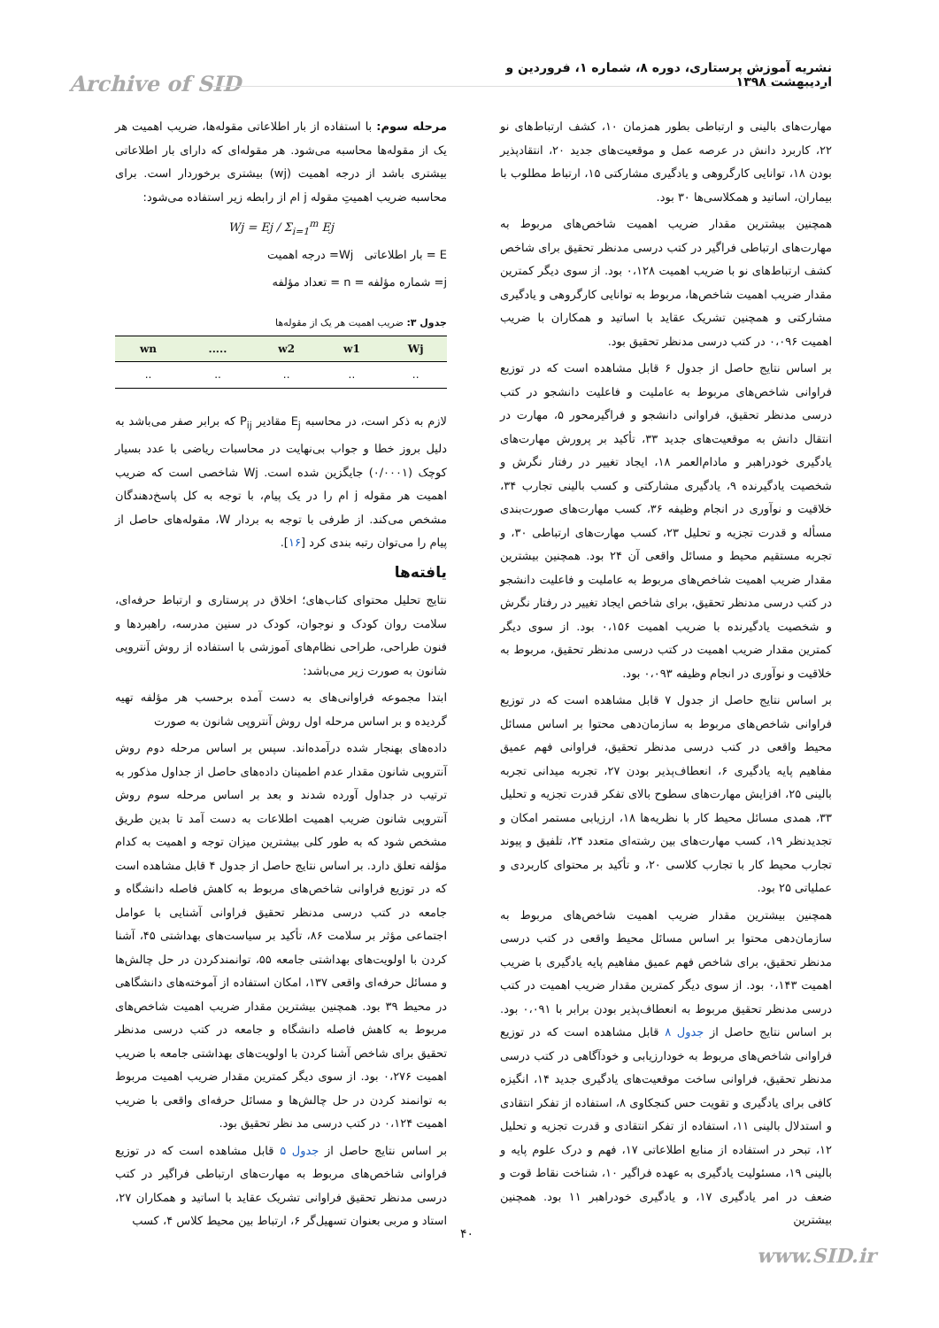نشریه آموزش پرستاری، دوره ۸، شماره ۱، فروردین و اردیبهشت ۱۳۹۸
Archive of SID
مرحله سوم: با استفاده از بار اطلاعاتی مقوله‌ها، ضریب اهمیت هر یک از مقوله‌ها محاسبه می‌شود. هر مقوله‌ای که دارای بار اطلاعاتی بیشتری باشد از درجه اهمیت (wj) بیشتری برخوردار است. برای محاسبه ضریب اهمیتِ مقوله j ام از رابطه زیر استفاده می‌شود:
Wj = Ej / Σ<sub>i=1</sub><sup>m</sup> Ej
E = بار اطلاعاتی Wj= درجه اهمیت
j= شماره مؤلفه = n = تعداد مؤلفه
جدول ۳: ضریب اهمیت هر یک از مقوله‌ها
| Wj | w1 | w2 | ..... | wn |
| --- | --- | --- | --- | --- |
| .. | .. | .. | .. | .. |
لازم به ذکر است، در محاسبه E<sub>j</sub> مقادیر P<sub>ij</sub> که برابر صفر می‌باشد به دلیل بروز خطا و جواب بی‌نهایت در محاسبات ریاضی با عدد بسیار کوچک (۰/۰۰۰۱) جایگزین شده است. Wj شاخصی است که ضریب اهمیت هر مقوله j ام را در یک پیام، با توجه به کل پاسخ‌دهندگان مشخص می‌کند. از طرفی با توجه به بردار W، مقوله‌های حاصل از پیام را می‌توان رتبه بندی کرد [۱۶].
یافته‌ها
نتایج تحلیل محتوای کتاب‌های؛ اخلاق در پرستاری و ارتباط حرفه‌ای، سلامت روان کودک و نوجوان، کودک در سنین مدرسه، راهبردها و فنون طراحی، طراحی نظام‌های آموزشی با استفاده از روش آنتروپی شانون به صورت زیر می‌باشد:
ابتدا مجموعه فراوانی‌های به دست آمده برحسب هر مؤلفه تهیه گردیده و بر اساس مرحله اول روش آنتروپی شانون به صورت
داده‌های بهنجار شده درآمده‌اند. سپس بر اساس مرحله دوم روش آنتروپی شانون مقدار عدم اطمینان داده‌های حاصل از جداول مذکور به ترتیب در جداول آورده شدند و بعد بر اساس مرحله سوم روش آنتروپی شانون ضریب اهمیت اطلاعات به دست آمد تا بدین طریق مشخص شود که به طور کلی بیشترین میزان توجه و اهمیت به کدام مؤلفه تعلق دارد. بر اساس نتایج حاصل از جدول ۴ قابل مشاهده است که در توزیع فراوانی شاخص‌های مربوط به کاهش فاصله دانشگاه و جامعه در کتب درسی مدنظر تحقیق فراوانی آشنایی با عوامل اجتماعی مؤثر بر سلامت ۸۶، تأکید بر سیاست‌های بهداشتی ۴۵، آشنا کردن با اولویت‌های بهداشتی جامعه ۵۵، توانمندکردن در حل چالش‌ها و مسائل حرفه‌ای واقعی ۱۳۷، امکان استفاده از آموخته‌های دانشگاهی در محیط ۳۹ بود. همچنین بیشترین مقدار ضریب اهمیت شاخص‌های مربوط به کاهش فاصله دانشگاه و جامعه در کتب درسی مدنظر تحقیق برای شاخص آشنا کردن با اولویت‌های بهداشتی جامعه با ضریب اهمیت ۰،۲۷۶ بود. از سوی دیگر کمترین مقدار ضریب اهمیت مربوط به توانمند کردن در حل چالش‌ها و مسائل حرفه‌ای واقعی با ضریب اهمیت ۰،۱۲۴ در کتب درسی مد نظر تحقیق بود.
بر اساس نتایج حاصل از جدول ۵ قابل مشاهده است که در توزیع فراوانی شاخص‌های مربوط به مهارت‌های ارتباطی فراگیر در کتب درسی مدنظر تحقیق فراوانی تشریک عقاید با اساتید و همکاران ۲۷، استاد و مربی بعنوان تسهیل‌گر ۶، ارتباط بین محیط کلاس ۴، کسب
مهارت‌های بالینی و ارتباطی بطور همزمان ۱۰، کشف ارتباط‌های نو ۲۲، کاربرد دانش در عرصه عمل و موقعیت‌های جدید ۲۰، انتقادپذیر بودن ۱۸، توانایی کارگروهی و یادگیری مشارکتی ۱۵، ارتباط مطلوب با بیماران، اساتید و همکلاسی‌ها ۳۰ بود.
همچنین بیشترین مقدار ضریب اهمیت شاخص‌های مربوط به مهارت‌های ارتباطی فراگیر در کتب درسی مدنظر تحقیق برای شاخص کشف ارتباط‌های نو با ضریب اهمیت ۰،۱۲۸ بود. از سوی دیگر کمترین مقدار ضریب اهمیت شاخص‌ها، مربوط به توانایی کارگروهی و یادگیری مشارکتی و همچنین تشریک عقاید با اساتید و همکاران با ضریب اهمیت ۰،۰۹۶ در کتب درسی مدنظر تحقیق بود.
بر اساس نتایج حاصل از جدول ۶ قابل مشاهده است که در توزیع فراوانی شاخص‌های مربوط به عاملیت و فاعلیت دانشجو در کتب درسی مدنظر تحقیق، فراوانی دانشجو و فراگیرمحور ۵، مهارت در انتقال دانش به موقعیت‌های جدید ۳۳، تأکید بر پرورش مهارت‌های یادگیری خودراهبر و مادام‌العمر ۱۸، ایجاد تغییر در رفتار نگرش و شخصیت یادگیرنده ۹، یادگیری مشارکتی و کسب بالینی تجارب ۳۴، خلاقیت و نوآوری در انجام وظیفه ۳۶، کسب مهارت‌های صورت‌بندی مسأله و قدرت تجزیه و تحلیل ۲۳، کسب مهارت‌های ارتباطی ۳۰، و تجربه مستقیم محیط و مسائل واقعی آن ۲۴ بود. همچنین بیشترین مقدار ضریب اهمیت شاخص‌های مربوط به عاملیت و فاعلیت دانشجو در کتب درسی مدنظر تحقیق، برای شاخص ایجاد تغییر در رفتار نگرش و شخصیت یادگیرنده با ضریب اهمیت ۰،۱۵۶ بود. از سوی دیگر کمترین مقدار ضریب اهمیت در کتب درسی مدنظر تحقیق، مربوط به خلاقیت و نوآوری در انجام وظیفه ۰،۰۹۳ بود.
بر اساس نتایج حاصل از جدول ۷ قابل مشاهده است که در توزیع فراوانی شاخص‌های مربوط به سازمان‌دهی محتوا بر اساس مسائل محیط واقعی در کتب درسی مدنظر تحقیق، فراوانی فهم عمیق مفاهیم پایه یادگیری ۶، انعطاف‌پذیر بودن ۲۷، تجربه میدانی تجربه بالینی ۲۵، افزایش مهارت‌های سطوح بالای تفکر قدرت تجزیه و تحلیل ۳۳، همدی مسائل محیط کار با نظریه‌ها ۱۸، ارزیابی مستمر امکان و تجدیدنظر ۱۹، کسب مهارت‌های بین رشته‌ای متعدد ۲۴، تلفیق و پیوند تجارب محیط کار با تجارب کلاسی ۲۰، و تأکید بر محتوای کاربردی و عملیاتی ۲۵ بود.
همچنین بیشترین مقدار ضریب اهمیت شاخص‌های مربوط به سازمان‌دهی محتوا بر اساس مسائل محیط واقعی در کتب درسی مدنظر تحقیق، برای شاخص فهم عمیق مفاهیم پایه یادگیری با ضریب اهمیت ۰،۱۴۳ بود. از سوی دیگر کمترین مقدار ضریب اهمیت در کتب درسی مدنظر تحقیق مربوط به انعطاف‌پذیر بودن برابر با ۰،۰۹۱ بود. بر اساس نتایج حاصل از جدول ۸ قابل مشاهده است که در توزیع فراوانی شاخص‌های مربوط به خودارزیابی و خودآگاهی در کتب درسی مدنظر تحقیق، فراوانی ساخت موقعیت‌های یادگیری جدید ۱۴، انگیزه کافی برای یادگیری و تقویت حس کنجکاوی ۸، استفاده از تفکر انتقادی و استدلال بالینی ۱۱، استفاده از تفکر انتقادی و قدرت تجزیه و تحلیل ۱۲، تبحر در استفاده از منابع اطلاعاتی ۱۷، فهم و درک علوم پایه و بالینی ۱۹، مسئولیت یادگیری به عهده فراگیر ۱۰، شناخت نقاط قوت و ضعف در امر یادگیری ۱۷، و یادگیری خودراهبر ۱۱ بود. همچنین بیشترین
۴۰
www.SID.ir